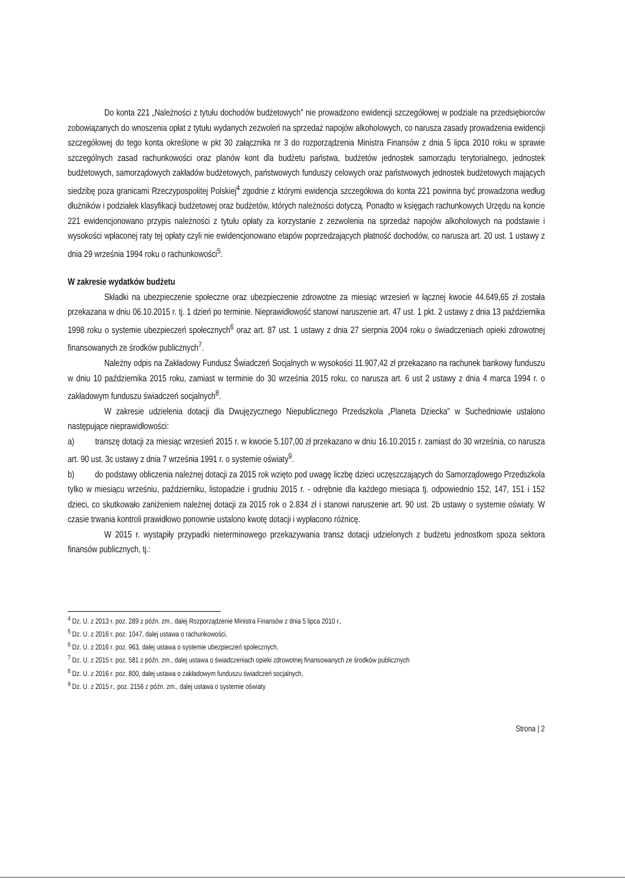Do konta 221 „Należności z tytułu dochodów budżetowych" nie prowadzono ewidencji szczegółowej w podziale na przedsiębiorców zobowiązanych do wnoszenia opłat z tytułu wydanych zezwoleń na sprzedaż napojów alkoholowych, co narusza zasady prowadzenia ewidencji szczegółowej do tego konta określone w pkt 30 załącznika nr 3 do rozporządzenia Ministra Finansów z dnia 5 lipca 2010 roku w sprawie szczególnych zasad rachunkowości oraz planów kont dla budżetu państwa, budżetów jednostek samorządu terytorialnego, jednostek budżetowych, samorządowych zakładów budżetowych, państwowych funduszy celowych oraz państwowych jednostek budżetowych mających siedzibę poza granicami Rzeczypospolitej Polskiej<sup>4</sup> zgodnie z którymi ewidencja szczegółowa do konta 221 powinna być prowadzona według dłużników i podziałek klasyfikacji budżetowej oraz budżetów, których należności dotyczą. Ponadto w księgach rachunkowych Urzędu na koncie 221 ewidencjonowano przypis należności z tytułu opłaty za korzystanie z zezwolenia na sprzedaż napojów alkoholowych na podstawie i wysokości wpłaconej raty tej opłaty czyli nie ewidencjonowano etapów poprzedzających płatność dochodów, co narusza art. 20 ust. 1 ustawy z dnia 29 września 1994 roku o rachunkowości<sup>5</sup>.
W zakresie wydatków budżetu
Składki na ubezpieczenie społeczne oraz ubezpieczenie zdrowotne za miesiąc wrzesień w łącznej kwocie 44.649,65 zł została przekazana w dniu 06.10.2015 r. tj. 1 dzień po terminie. Nieprawidłowość stanowi naruszenie art. 47 ust. 1 pkt. 2 ustawy z dnia 13 października 1998 roku o systemie ubezpieczeń społecznych<sup>6</sup> oraz art. 87 ust. 1 ustawy z dnia 27 sierpnia 2004 roku o świadczeniach opieki zdrowotnej finansowanych ze środków publicznych<sup>7</sup>.
Należny odpis na Zakładowy Fundusz Świadczeń Socjalnych w wysokości 11.907,42 zł przekazano na rachunek bankowy funduszu w dniu 10 października 2015 roku, zamiast w terminie do 30 września 2015 roku, co narusza art. 6 ust 2 ustawy z dnia 4 marca 1994 r. o zakładowym funduszu świadczeń socjalnych<sup>8</sup>.
W zakresie udzielenia dotacji dla Dwujęzycznego Niepublicznego Przedszkola „Planeta Dziecka" w Suchedniowie ustalono następujące nieprawidłowości:
a) transzę dotacji za miesiąc wrzesień 2015 r. w kwocie 5.107,00 zł przekazano w dniu 16.10.2015 r. zamiast do 30 września, co narusza art. 90 ust. 3c ustawy z dnia 7 września 1991 r. o systemie oświaty<sup>9</sup>.
b) do podstawy obliczenia należnej dotacji za 2015 rok wzięto pod uwagę liczbę dzieci uczęszczających do Samorządowego Przedszkola tylko w miesiącu wrześniu, październiku, listopadzie i grudniu 2015 r. - odrębnie dla każdego miesiąca tj. odpowiednio 152, 147, 151 i 152 dzieci, co skutkowało zaniżeniem należnej dotacji za 2015 rok o 2.834 zł i stanowi naruszenie art. 90 ust. 2b ustawy o systemie oświaty. W czasie trwania kontroli prawidłowo ponownie ustalono kwotę dotacji i wypłacono różnicę.
W 2015 r. wystąpiły przypadki nieterminowego przekazywania transz dotacji udzielonych z budżetu jednostkom spoza sektora finansów publicznych, tj.:
<sup>4</sup> Dz. U. z 2013 r. poz. 289 z późn. zm., dalej Rozporządzenie Ministra Finansów z dnia 5 lipca 2010 r.,
<sup>5</sup> Dz. U. z 2016 r. poz. 1047, dalej ustawa o rachunkowości,
<sup>6</sup> Dz. U. z 2016 r. poz. 963, dalej ustawa o systemie ubezpieczeń społecznych,
<sup>7</sup> Dz. U. z 2015 r. poz. 581 z późn. zm., dalej ustawa o świadczeniach opieki zdrowotnej finansowanych ze środków publicznych
<sup>8</sup> Dz. U. z 2016 r. poz. 800, dalej ustawa o zakładowym funduszu świadczeń socjalnych,
<sup>9</sup> Dz. U. z 2015 r., poz. 2156 z późn. zm., dalej ustawa o systemie oświaty
Strona | 2